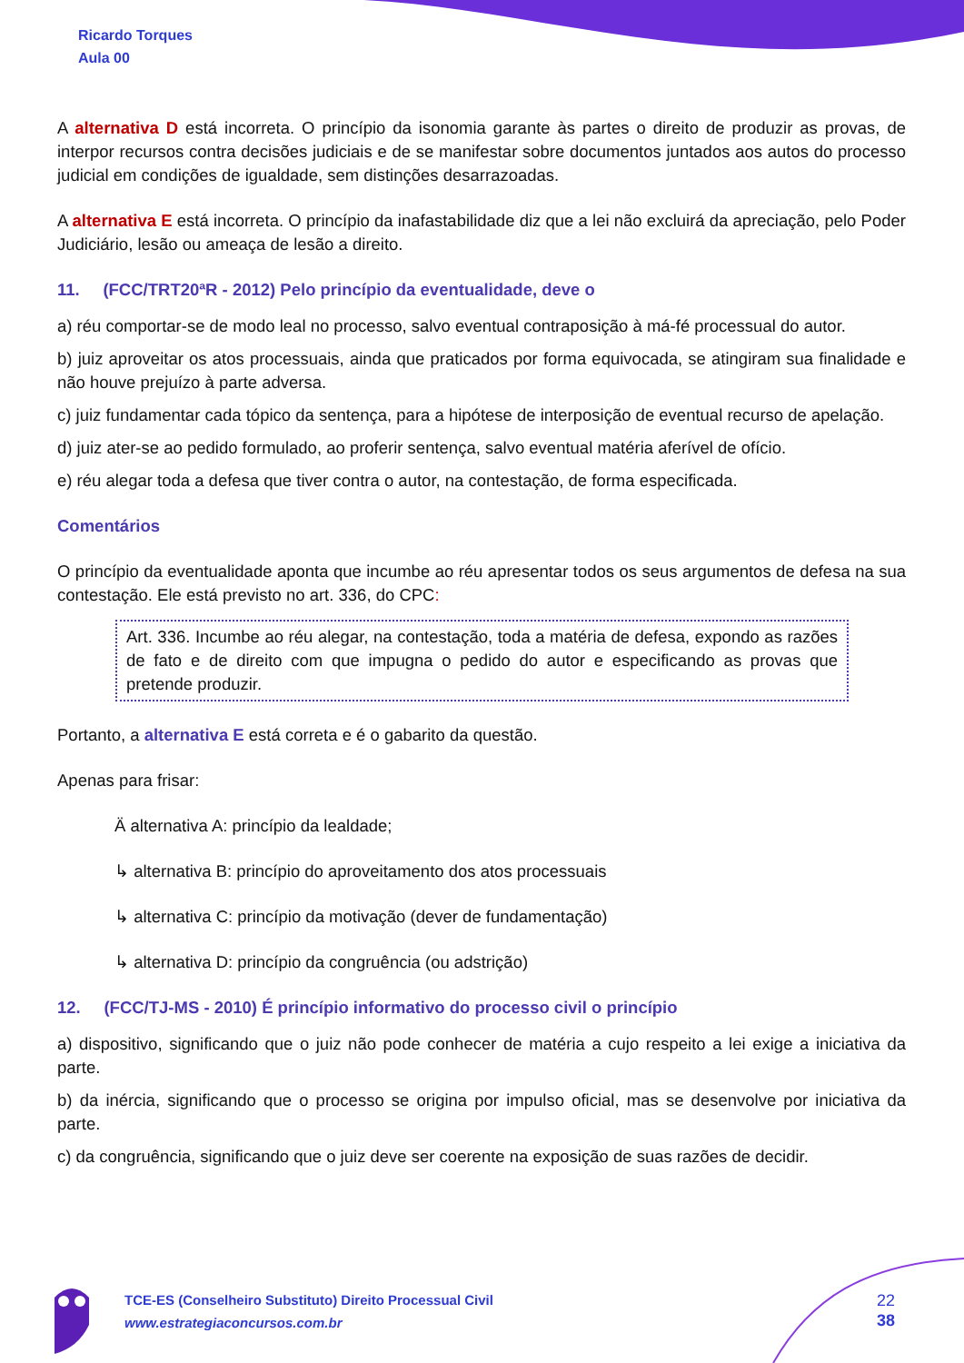Ricardo Torques
Aula 00
A alternativa D está incorreta. O princípio da isonomia garante às partes o direito de produzir as provas, de interpor recursos contra decisões judiciais e de se manifestar sobre documentos juntados aos autos do processo judicial em condições de igualdade, sem distinções desarrazoadas.
A alternativa E está incorreta. O princípio da inafastabilidade diz que a lei não excluirá da apreciação, pelo Poder Judiciário, lesão ou ameaça de lesão a direito.
11. (FCC/TRT20ªR - 2012) Pelo princípio da eventualidade, deve o
a) réu comportar-se de modo leal no processo, salvo eventual contraposição à má-fé processual do autor.
b) juiz aproveitar os atos processuais, ainda que praticados por forma equivocada, se atingiram sua finalidade e não houve prejuízo à parte adversa.
c) juiz fundamentar cada tópico da sentença, para a hipótese de interposição de eventual recurso de apelação.
d) juiz ater-se ao pedido formulado, ao proferir sentença, salvo eventual matéria aferível de ofício.
e) réu alegar toda a defesa que tiver contra o autor, na contestação, de forma especificada.
Comentários
O princípio da eventualidade aponta que incumbe ao réu apresentar todos os seus argumentos de defesa na sua contestação. Ele está previsto no art. 336, do CPC:
Art. 336. Incumbe ao réu alegar, na contestação, toda a matéria de defesa, expondo as razões de fato e de direito com que impugna o pedido do autor e especificando as provas que pretende produzir.
Portanto, a alternativa E está correta e é o gabarito da questão.
Apenas para frisar:
Ä alternativa A: princípio da lealdade;
↳ alternativa B: princípio do aproveitamento dos atos processuais
↳ alternativa C: princípio da motivação (dever de fundamentação)
↳ alternativa D: princípio da congruência (ou adstrição)
12. (FCC/TJ-MS - 2010) É princípio informativo do processo civil o princípio
a) dispositivo, significando que o juiz não pode conhecer de matéria a cujo respeito a lei exige a iniciativa da parte.
b) da inércia, significando que o processo se origina por impulso oficial, mas se desenvolve por iniciativa da parte.
c) da congruência, significando que o juiz deve ser coerente na exposição de suas razões de decidir.
TCE-ES (Conselheiro Substituto) Direito Processual Civil
www.estrategiaconcursos.com.br
22
38